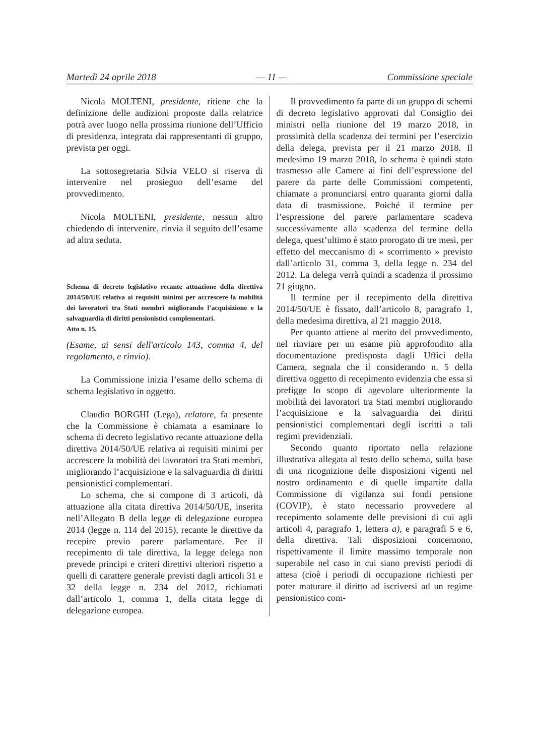Martedì 24 aprile 2018 — 11 — Commissione speciale
Nicola MOLTENI, presidente, ritiene che la definizione delle audizioni proposte dalla relatrice potrà aver luogo nella prossima riunione dell’Ufficio di presidenza, integrata dai rappresentanti di gruppo, prevista per oggi.
La sottosegretaria Silvia VELO si riserva di intervenire nel prosieguo dell’esame del provvedimento.
Nicola MOLTENI, presidente, nessun altro chiedendo di intervenire, rinvia il seguito dell’esame ad altra seduta.
Schema di decreto legislativo recante attuazione della direttiva 2014/50/UE relativa ai requisiti minimi per accrescere la mobilità dei lavoratori tra Stati membri migliorando l’acquisizione e la salvaguardia di diritti pensionistici complementari.
Atto n. 15.
(Esame, ai sensi dell'articolo 143, comma 4, del regolamento, e rinvio).
La Commissione inizia l’esame dello schema di schema legislativo in oggetto.
Claudio BORGHI (Lega), relatore, fa presente che la Commissione è chiamata a esaminare lo schema di decreto legislativo recante attuazione della direttiva 2014/50/UE relativa ai requisiti minimi per accrescere la mobilità dei lavoratori tra Stati membri, migliorando l’acquisizione e la salvaguardia di diritti pensionistici complementari.
Lo schema, che si compone di 3 articoli, dà attuazione alla citata direttiva 2014/50/UE, inserita nell’Allegato B della legge di delegazione europea 2014 (legge n. 114 del 2015), recante le direttive da recepire previo parere parlamentare. Per il recepimento di tale direttiva, la legge delega non prevede principi e criteri direttivi ulteriori rispetto a quelli di carattere generale previsti dagli articoli 31 e 32 della legge n. 234 del 2012, richiamati dall’articolo 1, comma 1, della citata legge di delegazione europea.
Il provvedimento fa parte di un gruppo di schemi di decreto legislativo approvati dal Consiglio dei ministri nella riunione del 19 marzo 2018, in prossimità della scadenza dei termini per l’esercizio della delega, prevista per il 21 marzo 2018. Il medesimo 19 marzo 2018, lo schema è quindi stato trasmesso alle Camere ai fini dell’espressione del parere da parte delle Commissioni competenti, chiamate a pronunciarsi entro quaranta giorni dalla data di trasmissione. Poiché il termine per l’espressione del parere parlamentare scadeva successivamente alla scadenza del termine della delega, quest’ultimo è stato prorogato di tre mesi, per effetto del meccanismo di « scorrimento » previsto dall’articolo 31, comma 3, della legge n. 234 del 2012. La delega verrà quindi a scadenza il prossimo 21 giugno.
Il termine per il recepimento della direttiva 2014/50/UE è fissato, dall’articolo 8, paragrafo 1, della medesima direttiva, al 21 maggio 2018.
Per quanto attiene al merito del provvedimento, nel rinviare per un esame più approfondito alla documentazione predisposta dagli Uffici della Camera, segnala che il considerando n. 5 della direttiva oggetto di recepimento evidenzia che essa si prefigge lo scopo di agevolare ulteriormente la mobilità dei lavoratori tra Stati membri migliorando l’acquisizione e la salvaguardia dei diritti pensionistici complementari degli iscritti a tali regimi previdenziali.
Secondo quanto riportato nella relazione illustrativa allegata al testo dello schema, sulla base di una ricognizione delle disposizioni vigenti nel nostro ordinamento e di quelle impartite dalla Commissione di vigilanza sui fondi pensione (COVIP), è stato necessario provvedere al recepimento solamente delle previsioni di cui agli articoli 4, paragrafo 1, lettera a), e paragrafi 5 e 6, della direttiva. Tali disposizioni concernono, rispettivamente il limite massimo temporale non superabile nel caso in cui siano previsti periodi di attesa (cioè i periodi di occupazione richiesti per poter maturare il diritto ad iscriversi ad un regime pensionistico com-